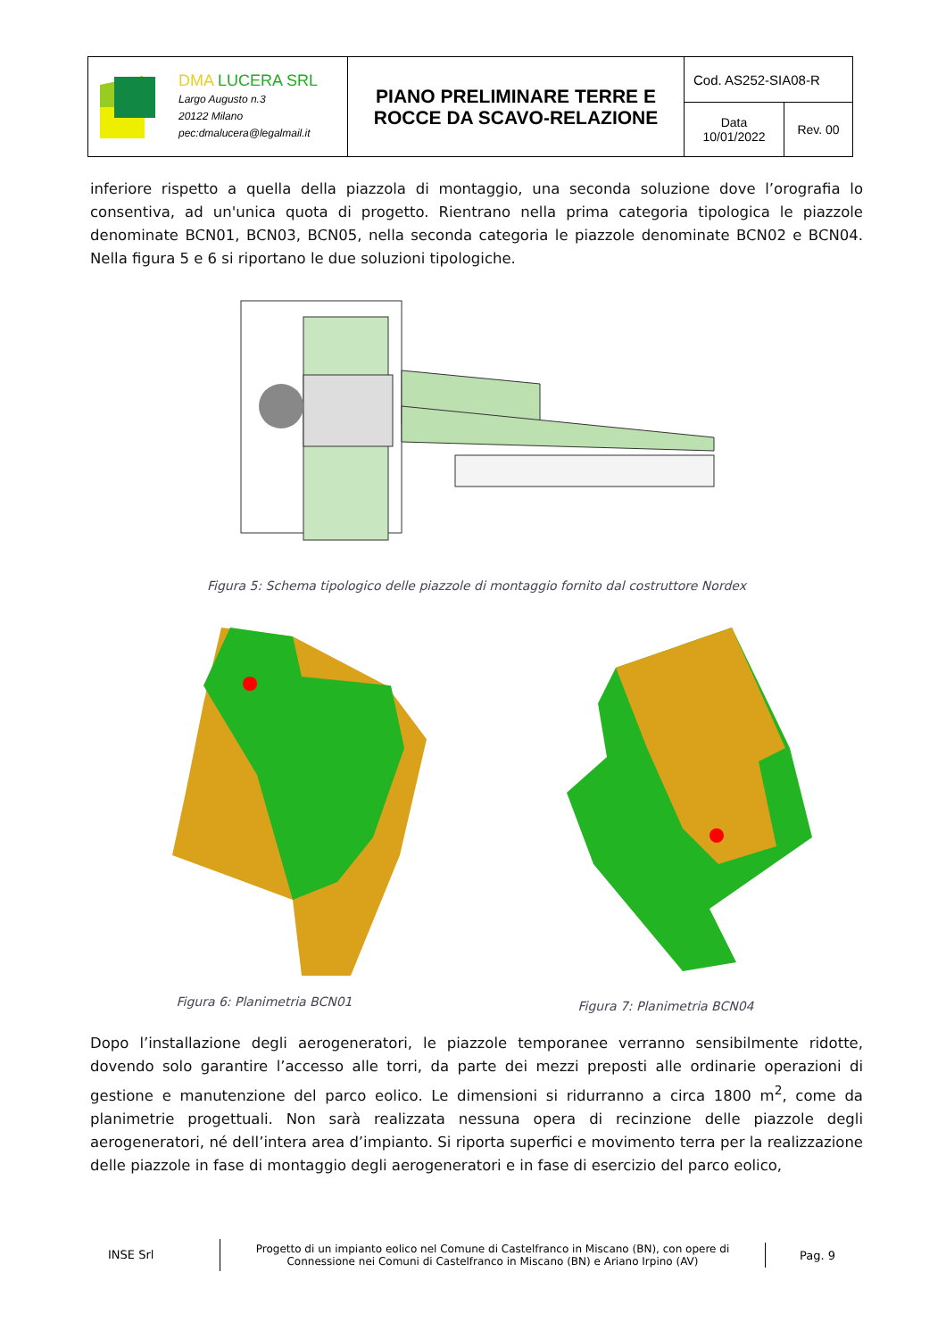| DMA LUCERA SRL Largo Augusto n.3 20122 Milano pec:dmalucera@legalmail.it | PIANO PRELIMINARE TERRE E ROCCE DA SCAVO-RELAZIONE | Cod. AS252-SIA08-R | |
| | | Data 10/01/2022 | Rev. 00 |
inferiore rispetto a quella della piazzola di montaggio, una seconda soluzione dove l’orografia lo consentiva, ad un'unica quota di progetto. Rientrano nella prima categoria tipologica le piazzole denominate BCN01, BCN03, BCN05, nella seconda categoria le piazzole denominate BCN02 e BCN04. Nella figura 5 e 6 si riportano le due soluzioni tipologiche.
Figura 5: Schema tipologico delle piazzole di montaggio fornito dal costruttore Nordex
Figura 6: Planimetria BCN01
Figura 7: Planimetria BCN04
Dopo l’installazione degli aerogeneratori, le piazzole temporanee verranno sensibilmente ridotte, dovendo solo garantire l’accesso alle torri, da parte dei mezzi preposti alle ordinarie operazioni di gestione e manutenzione del parco eolico. Le dimensioni si ridurranno a circa 1800 m<sup>2</sup>, come da planimetrie progettuali. Non sarà realizzata nessuna opera di recinzione delle piazzole degli aerogeneratori, né dell’intera area d’impianto. Si riporta superfici e movimento terra per la realizzazione delle piazzole in fase di montaggio degli aerogeneratori e in fase di esercizio del parco eolico,
INSE Srl
Progetto di un impianto eolico nel Comune di Castelfranco in Miscano (BN), con opere di Connessione nei Comuni di Castelfranco in Miscano (BN) e Ariano Irpino (AV)
Pag. 9